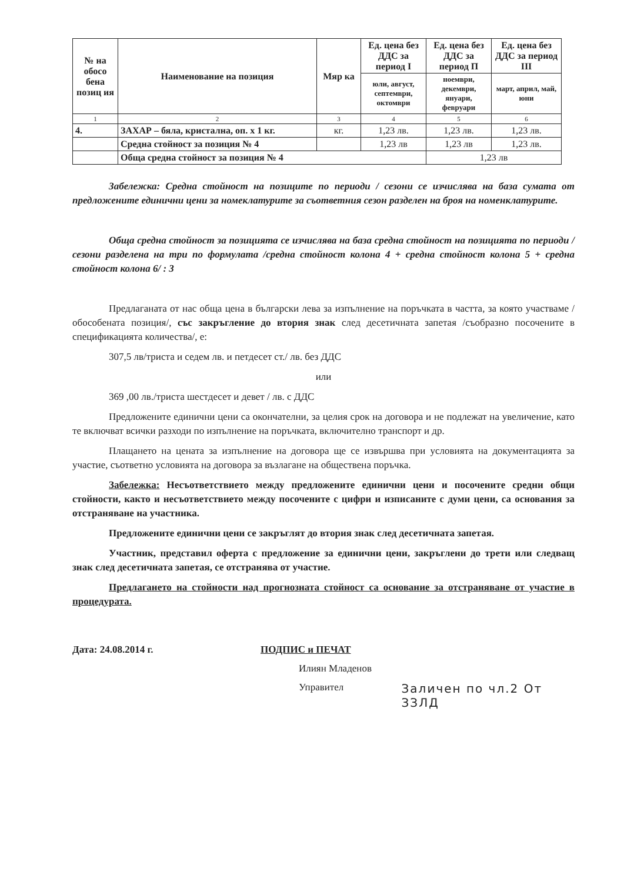| № на обосо бена позиц ия | Наименование на позиция | Мяр ка | Ед. цена без ДДС за период I | Ед. цена без ДДС за период П | Ед. цена без ДДС за период III |
| --- | --- | --- | --- | --- | --- |
| | | | юли, август, септември, октомври | ноември, декември, януари, февруари | март, април, май, юни |
| 1 | 2 | 3 | 4 | 5 | 6 |
| 4. | ЗАХАР – бяла, кристална, оп. х 1 кг. | кг. | 1,23 лв. | 1,23 лв. | 1,23 лв. |
| | Средна стойност за позиция № 4 | | 1,23 лв | 1,23 лв | 1,23 лв. |
| | Обща средна стойност за позиция № 4 | | | 1,23 лв | |
Забележка: Средна стойност на позиците по периоди / сезони се изчислява на база сумата от предложените единични цени за номеклатурите за съответния сезон разделен на броя на номенклатурите.
Обща средна стойност за позицията се изчислява на база средна стойност на позицията по периоди / сезони разделена на три по формулата /средна стойност колона 4 + средна стойност колона 5 + средна стойност колона 6/ : 3
Предлаганата от нас обща цена в български лева за изпълнение на поръчката в частта, за която участваме /обособената позиция/, със закръгление до втория знак след десетичната запетая /съобразно посочените в спецификацията количества/, е:
307,5 лв/триста и седем лв. и петдесет ст./ лв. без ДДС
или
369 ,00 лв./триста шестдесет и девет / лв. с ДДС
Предложените единични цени са окончателни, за целия срок на договора и не подлежат на увеличение, като те включват всички разходи по изпълнение на поръчката, включително транспорт и др.
Плащането на цената за изпълнение на договора ще се извършва при условията на документацията за участие, съответно условията на договора за възлагане на обществена поръчка.
Забележка: Несъответствието между предложените единични цени и посочените средни общи стойности, както и несъответствието между посочените с цифри и изписаните с думи цени, са основания за отстраняване на участника.
Предложените единични цени се закръглят до втория знак след десетичната запетая.
Участник, представил оферта с предложение за единични цени, закръглени до трети или следващ знак след десетичната запетая, се отстранява от участие.
Предлагането на стойности над прогнозната стойност са основание за отстраняване от участие в процедурата.
Дата: 24.08.2014 г. ПОДПИС и ПЕЧАТ
Илиян Младенов
Управител Заличен по чл.2 От ЗЗЛД